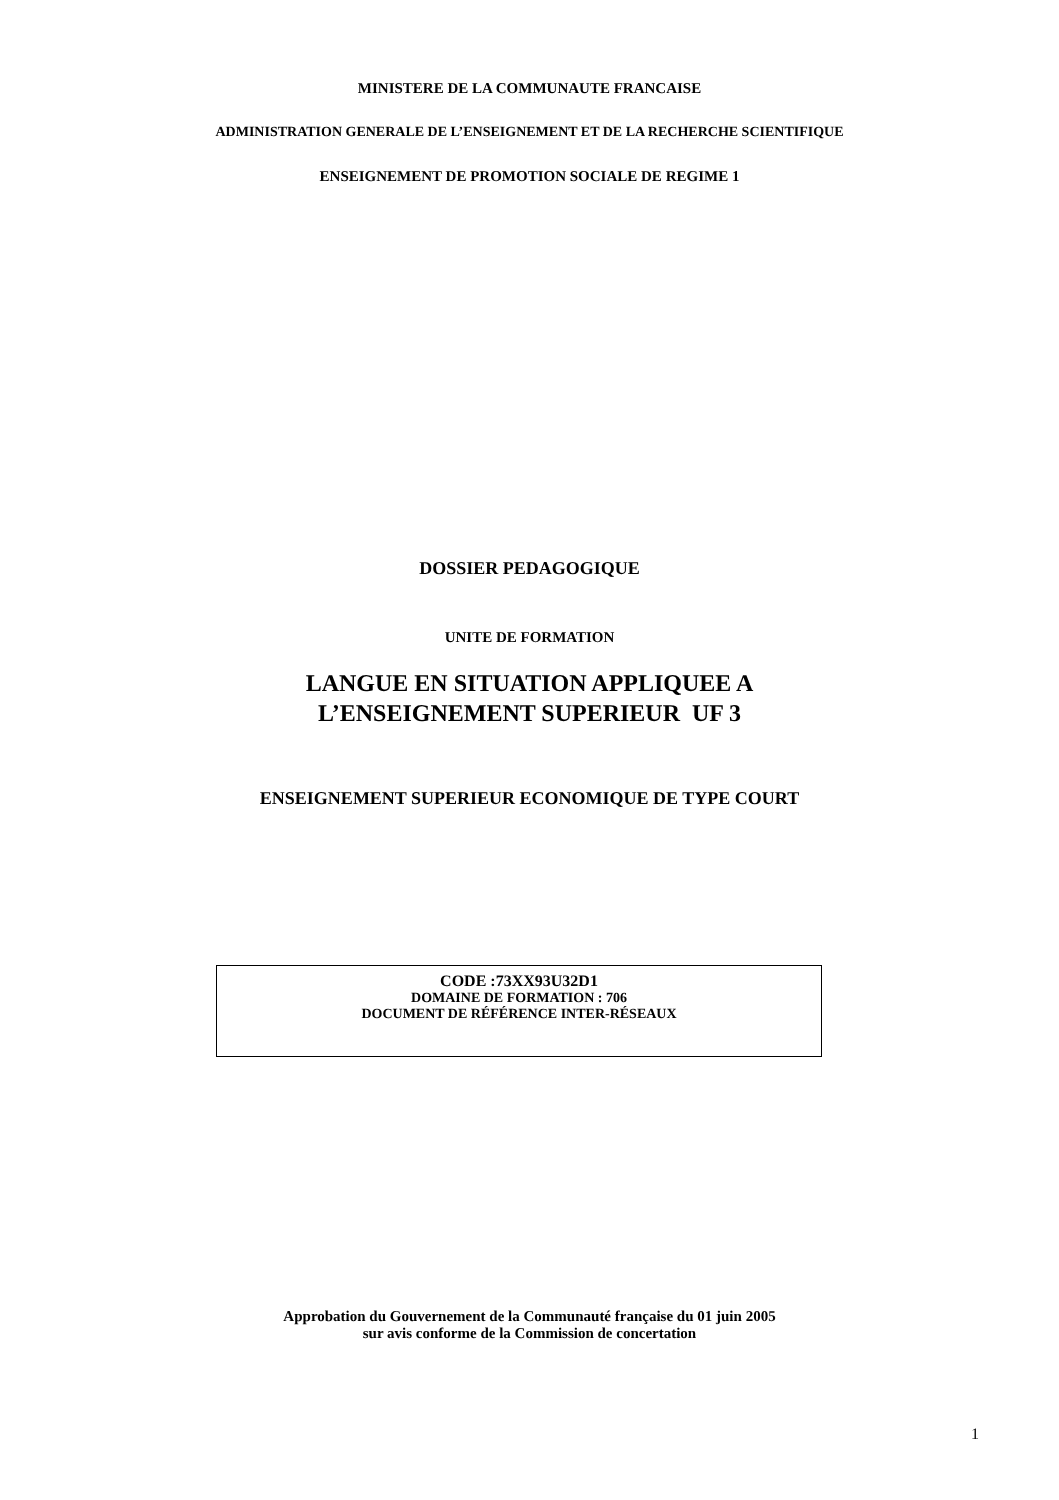MINISTERE DE LA COMMUNAUTE FRANCAISE
ADMINISTRATION GENERALE DE L’ENSEIGNEMENT ET DE LA RECHERCHE SCIENTIFIQUE
ENSEIGNEMENT DE PROMOTION SOCIALE DE REGIME 1
DOSSIER PEDAGOGIQUE
UNITE DE FORMATION
LANGUE EN SITUATION APPLIQUEE A
L’ENSEIGNEMENT SUPERIEUR UF 3
ENSEIGNEMENT SUPERIEUR ECONOMIQUE DE TYPE COURT
CODE :73XX93U32D1
DOMAINE DE FORMATION : 706
DOCUMENT DE RÉFÉRENCE INTER-RÉSEAUX
Approbation du Gouvernement de la Communauté française du 01 juin 2005
sur avis conforme de la Commission de concertation
1